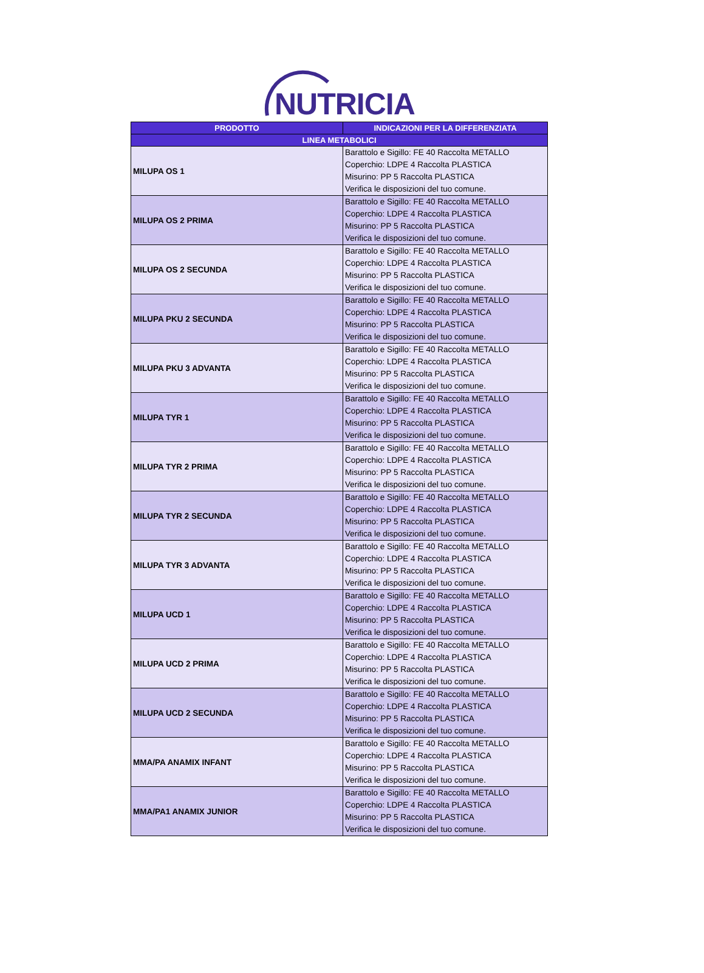NUTRICIA
| PRODOTTO | INDICAZIONI PER LA DIFFERENZIATA |
| --- | --- |
| LINEA METABOLICI | |
| MILUPA OS 1 | Barattolo e Sigillo: FE 40 Raccolta METALLO Coperchio: LDPE 4 Raccolta PLASTICA Misurino: PP 5 Raccolta PLASTICA Verifica le disposizioni del tuo comune. |
| MILUPA OS 2 PRIMA | Barattolo e Sigillo: FE 40 Raccolta METALLO Coperchio: LDPE 4 Raccolta PLASTICA Misurino: PP 5 Raccolta PLASTICA Verifica le disposizioni del tuo comune. |
| MILUPA OS 2 SECUNDA | Barattolo e Sigillo: FE 40 Raccolta METALLO Coperchio: LDPE 4 Raccolta PLASTICA Misurino: PP 5 Raccolta PLASTICA Verifica le disposizioni del tuo comune. |
| MILUPA PKU 2 SECUNDA | Barattolo e Sigillo: FE 40 Raccolta METALLO Coperchio: LDPE 4 Raccolta PLASTICA Misurino: PP 5 Raccolta PLASTICA Verifica le disposizioni del tuo comune. |
| MILUPA PKU 3 ADVANTA | Barattolo e Sigillo: FE 40 Raccolta METALLO Coperchio: LDPE 4 Raccolta PLASTICA Misurino: PP 5 Raccolta PLASTICA Verifica le disposizioni del tuo comune. |
| MILUPA TYR 1 | Barattolo e Sigillo: FE 40 Raccolta METALLO Coperchio: LDPE 4 Raccolta PLASTICA Misurino: PP 5 Raccolta PLASTICA Verifica le disposizioni del tuo comune. |
| MILUPA TYR 2 PRIMA | Barattolo e Sigillo: FE 40 Raccolta METALLO Coperchio: LDPE 4 Raccolta PLASTICA Misurino: PP 5 Raccolta PLASTICA Verifica le disposizioni del tuo comune. |
| MILUPA TYR 2 SECUNDA | Barattolo e Sigillo: FE 40 Raccolta METALLO Coperchio: LDPE 4 Raccolta PLASTICA Misurino: PP 5 Raccolta PLASTICA Verifica le disposizioni del tuo comune. |
| MILUPA TYR 3 ADVANTA | Barattolo e Sigillo: FE 40 Raccolta METALLO Coperchio: LDPE 4 Raccolta PLASTICA Misurino: PP 5 Raccolta PLASTICA Verifica le disposizioni del tuo comune. |
| MILUPA UCD 1 | Barattolo e Sigillo: FE 40 Raccolta METALLO Coperchio: LDPE 4 Raccolta PLASTICA Misurino: PP 5 Raccolta PLASTICA Verifica le disposizioni del tuo comune. |
| MILUPA UCD 2 PRIMA | Barattolo e Sigillo: FE 40 Raccolta METALLO Coperchio: LDPE 4 Raccolta PLASTICA Misurino: PP 5 Raccolta PLASTICA Verifica le disposizioni del tuo comune. |
| MILUPA UCD 2 SECUNDA | Barattolo e Sigillo: FE 40 Raccolta METALLO Coperchio: LDPE 4 Raccolta PLASTICA Misurino: PP 5 Raccolta PLASTICA Verifica le disposizioni del tuo comune. |
| MMA/PA ANAMIX INFANT | Barattolo e Sigillo: FE 40 Raccolta METALLO Coperchio: LDPE 4 Raccolta PLASTICA Misurino: PP 5 Raccolta PLASTICA Verifica le disposizioni del tuo comune. |
| MMA/PA1 ANAMIX JUNIOR | Barattolo e Sigillo: FE 40 Raccolta METALLO Coperchio: LDPE 4 Raccolta PLASTICA Misurino: PP 5 Raccolta PLASTICA Verifica le disposizioni del tuo comune. |